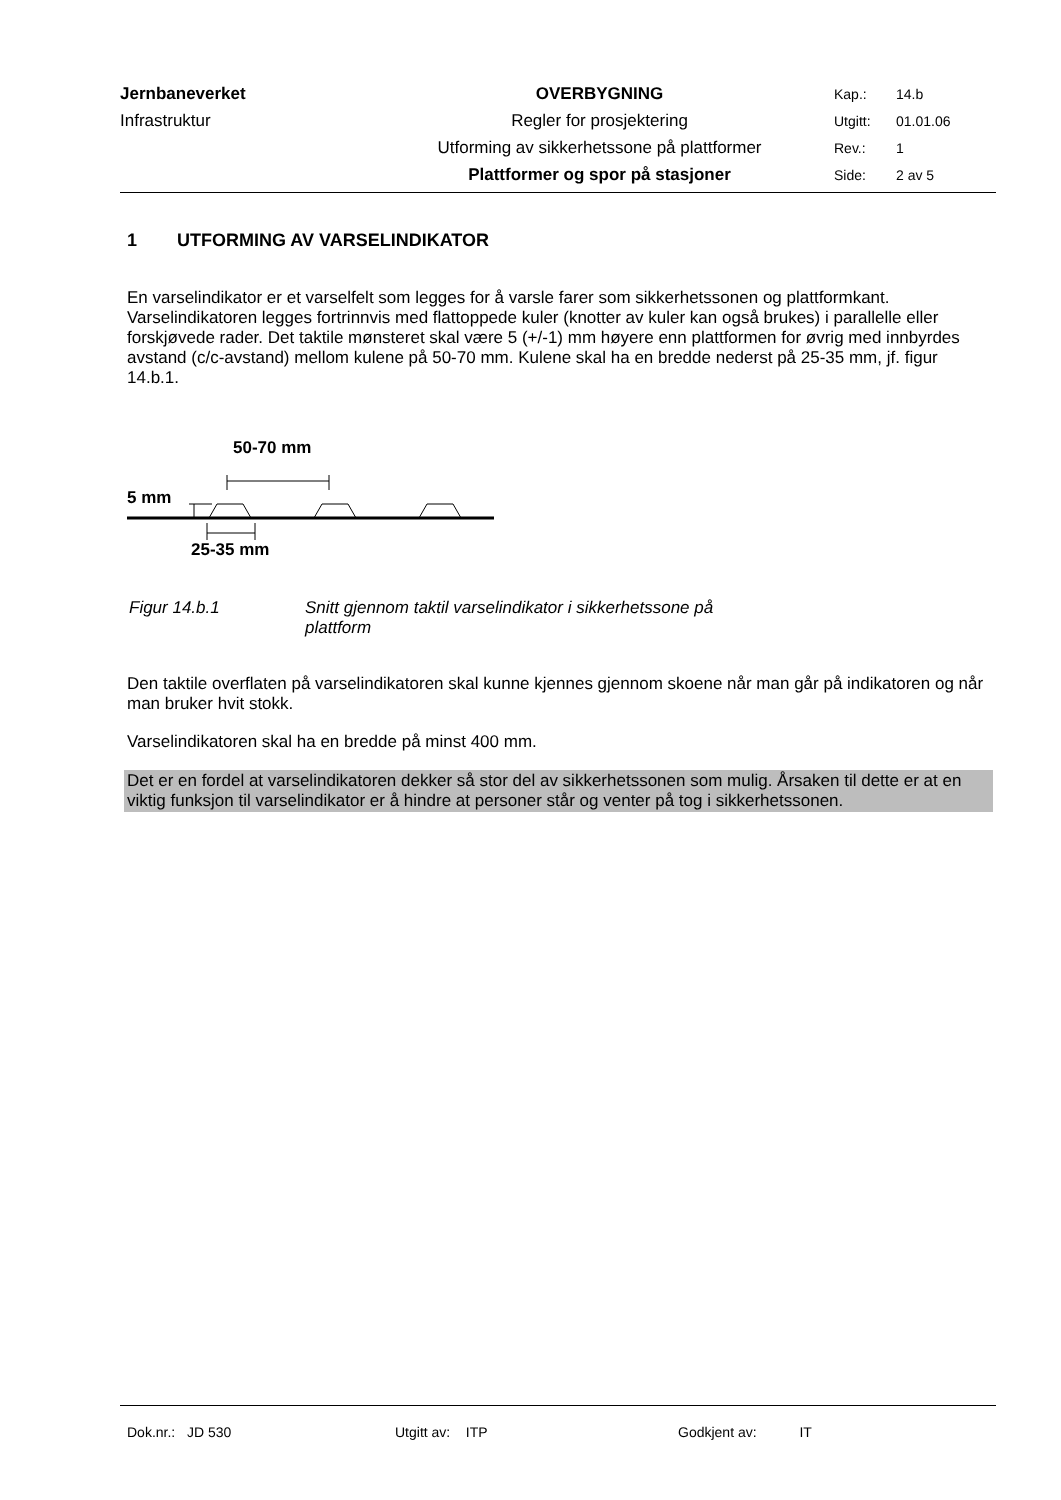| Jernbaneverket | OVERBYGNING | Kap.: | 14.b |
| Infrastruktur | Regler for prosjektering | Utgitt: | 01.01.06 |
| | Utforming av sikkerhetssone på plattformer | Rev.: | 1 |
| | Plattformer og spor på stasjoner | Side: | 2 av 5 |
1 UTFORMING AV VARSELINDIKATOR
En varselindikator er et varselfelt som legges for å varsle farer som sikkerhetssonen og plattformkant. Varselindikatoren legges fortrinnvis med flattoppede kuler (knotter av kuler kan også brukes) i parallelle eller forskjøvede rader. Det taktile mønsteret skal være 5 (+/-1) mm høyere enn plattformen for øvrig med innbyrdes avstand (c/c-avstand) mellom kulene på 50-70 mm. Kulene skal ha en bredde nederst på 25-35 mm, jf. figur 14.b.1.
50-70 mm
5 mm
25-35 mm
Figur 14.b.1 Snitt gjennom taktil varselindikator i sikkerhetssone på
plattform
Den taktile overflaten på varselindikatoren skal kunne kjennes gjennom skoene når man går på indikatoren og når man bruker hvit stokk.
Varselindikatoren skal ha en bredde på minst 400 mm.
Det er en fordel at varselindikatoren dekker så stor del av sikkerhetssonen som mulig. Årsaken til dette er at en viktig funksjon til varselindikator er å hindre at personer står og venter på tog i sikkerhetssonen.
Dok.nr.: JD 530 Utgitt av: ITP Godkjent av: IT